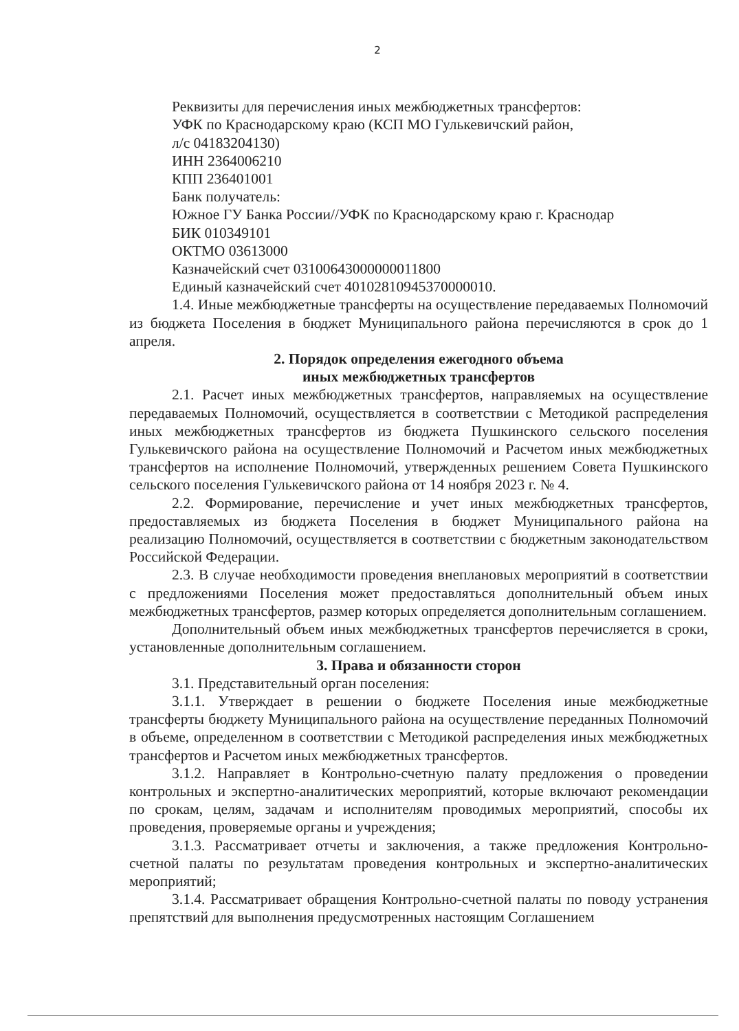2
Реквизиты для перечисления иных межбюджетных трансфертов:
УФК по Краснодарскому краю (КСП МО Гулькевичский район,
л/с 04183204130)
ИНН 2364006210
КПП 236401001
Банк получатель:
Южное ГУ Банка России//УФК по Краснодарскому краю г. Краснодар
БИК 010349101
ОКТМО 03613000
Казначейский счет 03100643000000011800
Единый казначейский счет 40102810945370000010.
1.4. Иные межбюджетные трансферты на осуществление передаваемых Полномочий из бюджета Поселения в бюджет Муниципального района перечисляются в срок до 1 апреля.
2. Порядок определения ежегодного объема
иных межбюджетных трансфертов
2.1. Расчет иных межбюджетных трансфертов, направляемых на осуществление передаваемых Полномочий, осуществляется в соответствии с Методикой распределения иных межбюджетных трансфертов из бюджета Пушкинского сельского поселения Гулькевичского района на осуществление Полномочий и Расчетом иных межбюджетных трансфертов на исполнение Полномочий, утвержденных решением Совета Пушкинского сельского поселения Гулькевичского района от 14 ноября 2023 г. № 4.
2.2. Формирование, перечисление и учет иных межбюджетных трансфертов, предоставляемых из бюджета Поселения в бюджет Муниципального района на реализацию Полномочий, осуществляется в соответствии с бюджетным законодательством Российской Федерации.
2.3. В случае необходимости проведения внеплановых мероприятий в соответствии с предложениями Поселения может предоставляться дополнительный объем иных межбюджетных трансфертов, размер которых определяется дополнительным соглашением.
Дополнительный объем иных межбюджетных трансфертов перечисляется в сроки, установленные дополнительным соглашением.
3. Права и обязанности сторон
3.1. Представительный орган поселения:
3.1.1. Утверждает в решении о бюджете Поселения иные межбюджетные трансферты бюджету Муниципального района на осуществление переданных Полномочий в объеме, определенном в соответствии с Методикой распределения иных межбюджетных трансфертов и Расчетом иных межбюджетных трансфертов.
3.1.2. Направляет в Контрольно-счетную палату предложения о проведении контрольных и экспертно-аналитических мероприятий, которые включают рекомендации по срокам, целям, задачам и исполнителям проводимых мероприятий, способы их проведения, проверяемые органы и учреждения;
3.1.3. Рассматривает отчеты и заключения, а также предложения Контрольно-счетной палаты по результатам проведения контрольных и экспертно-аналитических мероприятий;
3.1.4. Рассматривает обращения Контрольно-счетной палаты по поводу устранения препятствий для выполнения предусмотренных настоящим Соглашением